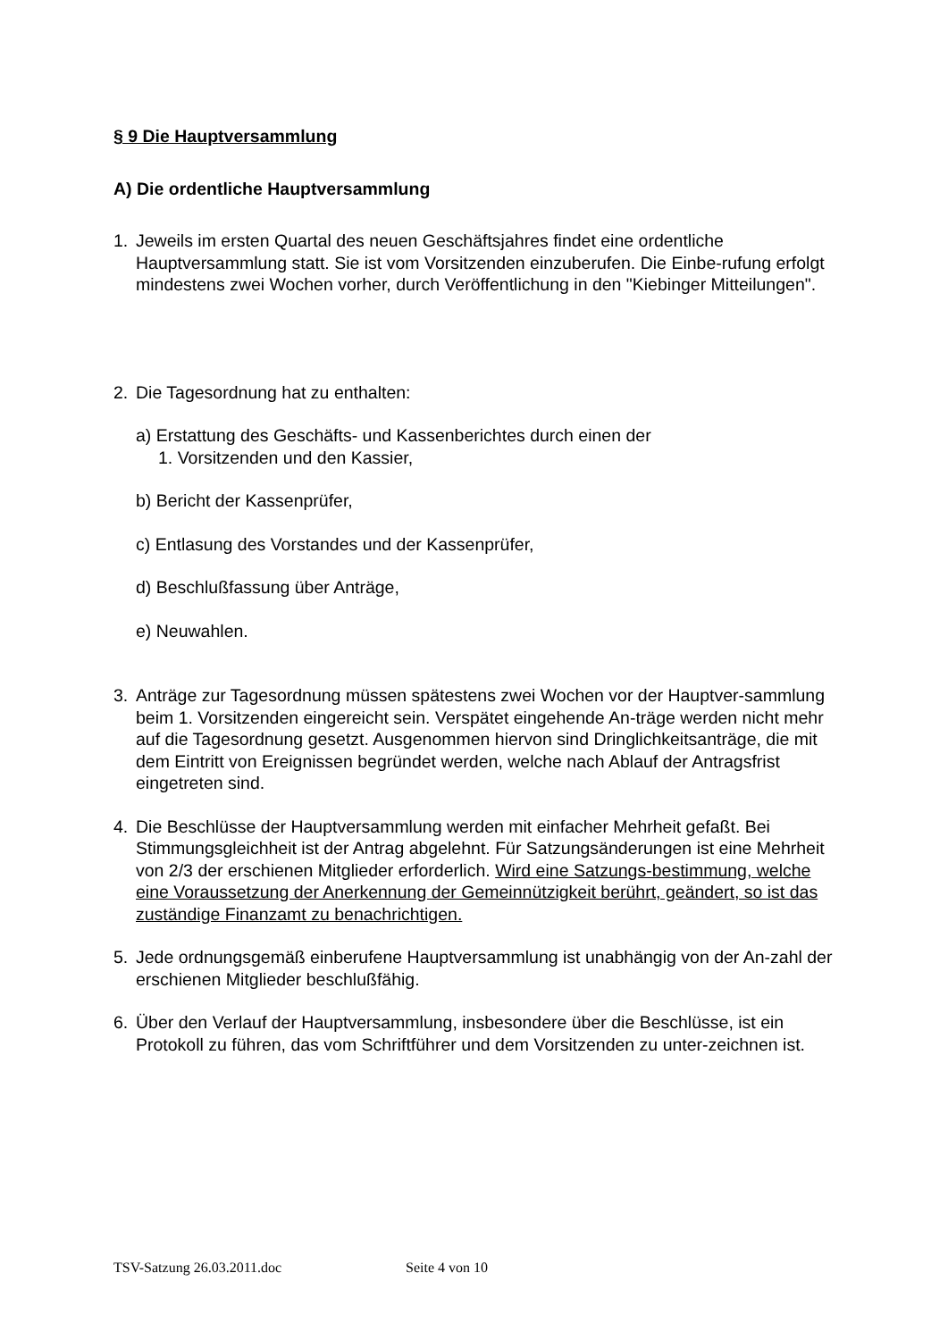§ 9 Die Hauptversammlung
A) Die ordentliche Hauptversammlung
1. Jeweils im ersten Quartal des neuen Geschäftsjahres findet eine ordentliche Hauptversammlung statt. Sie ist vom Vorsitzenden einzuberufen. Die Einbe-rufung erfolgt mindestens zwei Wochen vorher, durch Veröffentlichung in den "Kiebinger Mitteilungen".
2. Die Tagesordnung hat zu enthalten:
a) Erstattung des Geschäfts- und Kassenberichtes durch einen der
1. Vorsitzenden und den Kassier,
b) Bericht der Kassenprüfer,
c) Entlasung des Vorstandes und der Kassenprüfer,
d) Beschlußfassung über Anträge,
e) Neuwahlen.
3. Anträge zur Tagesordnung müssen spätestens zwei Wochen vor der Hauptver-sammlung beim 1. Vorsitzenden eingereicht sein. Verspätet eingehende An-träge werden nicht mehr auf die Tagesordnung gesetzt. Ausgenommen hiervon sind Dringlichkeitsanträge, die mit dem Eintritt von Ereignissen begründet werden, welche nach Ablauf der Antragsfrist eingetreten sind.
4. Die Beschlüsse der Hauptversammlung werden mit einfacher Mehrheit gefaßt. Bei Stimmungsgleichheit ist der Antrag abgelehnt. Für Satzungsänderungen ist eine Mehrheit von 2/3 der erschienen Mitglieder erforderlich. Wird eine Satzungs-bestimmung, welche eine Voraussetzung der Anerkennung der Gemeinnützigkeit berührt, geändert, so ist das zuständige Finanzamt zu benachrichtigen.
5. Jede ordnungsgemäß einberufene Hauptversammlung ist unabhängig von der An-zahl der erschienen Mitglieder beschlußfähig.
6. Über den Verlauf der Hauptversammlung, insbesondere über die Beschlüsse, ist ein Protokoll zu führen, das vom Schriftführer und dem Vorsitzenden zu unter-zeichnen ist.
TSV-Satzung 26.03.2011.doc Seite 4 von 10